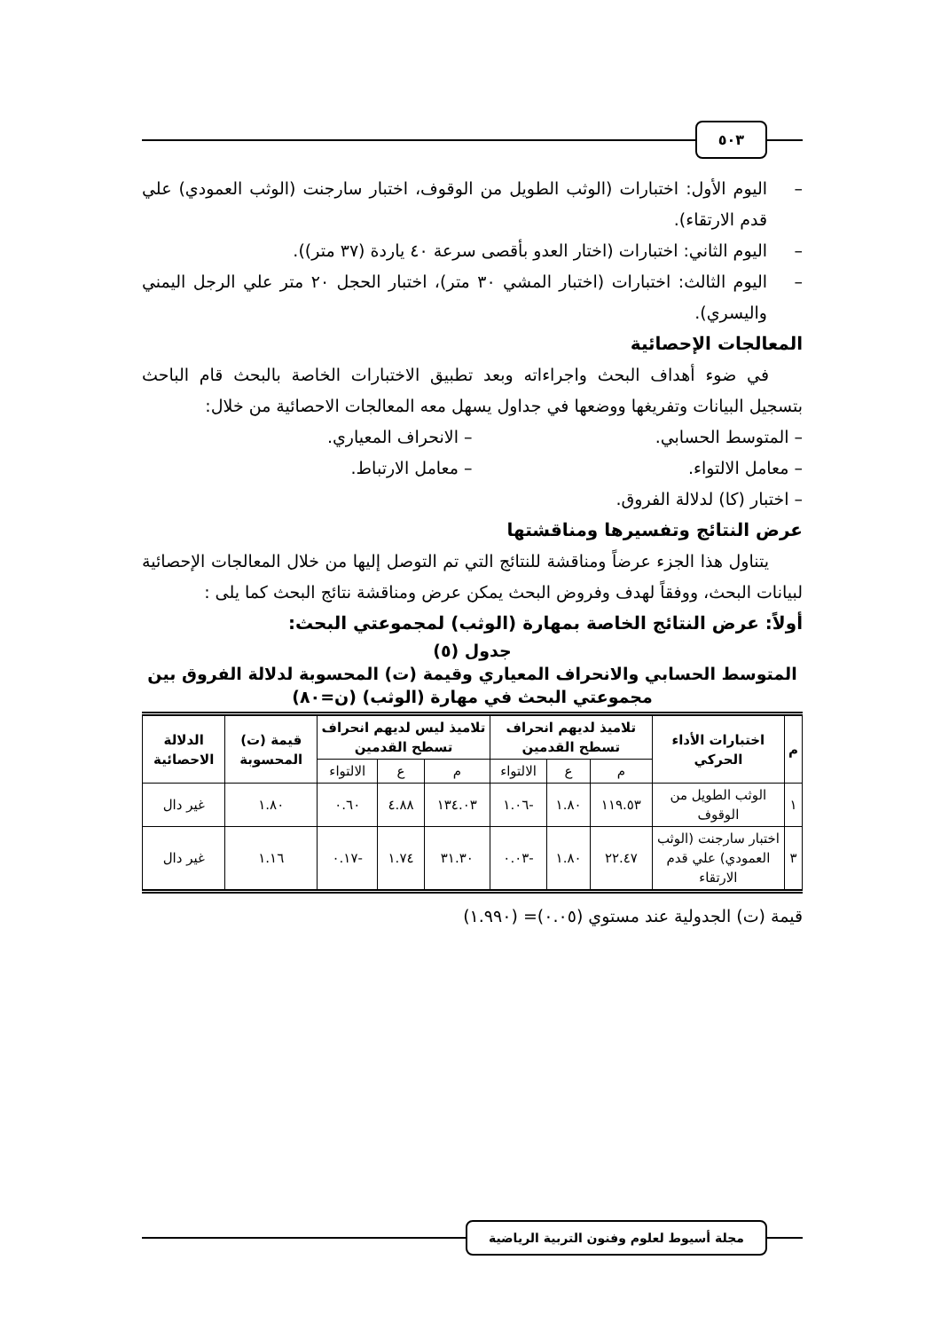٥٠٣
– اليوم الأول: اختبارات (الوثب الطويل من الوقوف، اختبار سارجنت (الوثب العمودي) علي قدم الارتقاء).
– اليوم الثاني: اختبارات (اختار العدو بأقصى سرعة ٤٠ ياردة (٣٧ متر)).
– اليوم الثالث: اختبارات (اختبار المشي ٣٠ متر)، اختبار الحجل ٢٠ متر علي الرجل اليمني واليسري).
المعالجات الإحصائية
  في ضوء أهداف البحث واجراءاته وبعد تطبيق الاختبارات الخاصة بالبحث قام الباحث بتسجيل البيانات وتفريغها ووضعها في جداول يسهل معه المعالجات الاحصائية من خلال:
– المتوسط الحسابي. – الانحراف المعياري.
– معامل الالتواء. – معامل الارتباط.
– اختبار (كا) لدلالة الفروق.
عرض النتائج وتفسيرها ومناقشتها
  يتناول هذا الجزء عرضاً ومناقشة للنتائج التي تم التوصل إليها من خلال المعالجات الإحصائية لبيانات البحث، ووفقاً لهدف وفروض البحث يمكن عرض ومناقشة نتائج البحث كما يلى :
أولاً: عرض النتائج الخاصة بمهارة (الوثب) لمجموعتي البحث:
جدول (٥)
المتوسط الحسابي والانحراف المعياري وقيمة (ت) المحسوبة لدلالة الفروق بين
مجموعتي البحث في مهارة (الوثب) (ن=٨٠)
| م | اختبارات الأداء الحركي | تلاميذ لديهم انحراف تسطح القدمين | | | تلاميذ ليس لديهم انحراف تسطح القدمين | | | قيمة (ت) المحسوبة | الدلالة الاحصائية |
| --- | --- | --- | --- | --- | --- | --- | --- | --- | --- |
| | | م | ع | الالتواء | م | ع | الالتواء | | |
| ١ | الوثب الطويل من الوقوف | ١١٩.٥٣ | ١.٨٠ | -١.٠٦ | ١٣٤.٠٣ | ٤.٨٨ | ٠.٦٠ | ١.٨٠ | غير دال |
| ٣ | اختبار سارجنت (الوثب العمودي) علي قدم الارتقاء | ٢٢.٤٧ | ١.٨٠ | -٠.٠٣ | ٣١.٣٠ | ١.٧٤ | -٠.١٧ | ١.١٦ | غير دال |
قيمة (ت) الجدولية عند مستوي (٠.٠٥)= (١.٩٩٠)
مجلة أسيوط لعلوم وفنون التربية الرياضية